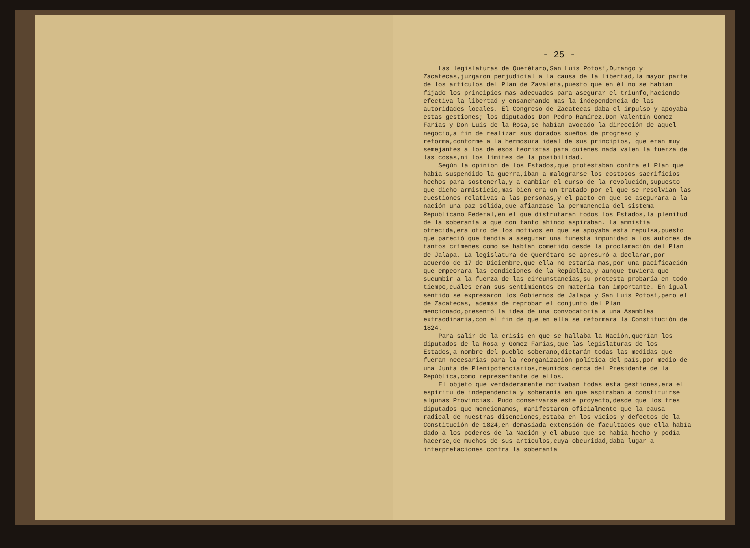- 25 -
Las legislaturas de Querétaro,San Luis Potosí,Durango y Zacatecas,juzgaron perjudicial a la causa de la libertad,la mayor parte de los artículos del Plan de Zavaleta,puesto que en él no se habían fijado los principios mas adecuados para asegurar el triunfo,haciendo efectiva la libertad y ensanchando mas la independencia de las autoridades locales. El Congreso de Zacatecas daba el impulso y apoyaba estas gestiones; los diputados Don Pedro Ramírez,Don Valentín Gomez Farías y Don Luis de la Rosa,se habían avocado la dirección de aquel negocio,a fin de realizar sus dorados sueños de progreso y reforma,conforme a la hermosura ideal de sus principios, que eran muy semejantes a los de esos teoristas para quienes nada valen la fuerza de las cosas,ni los límites de la posibilidad.
Según la opinion de los Estados,que protestaban contra el Plan que había suspendido la guerra,iban a malograrse los costosos sacrificios hechos para sostenerla,y a cambiar el curso de la revolución,supuesto que dicho armisticio,mas bien era un tratado por el que se resolvian las cuestiones relativas a las personas,y el pacto en que se asegurara a la nación una paz sólida,que afianzase la permanencia del sistema Republicano Federal,en el que disfrutaran todos los Estados,la plenitud de la soberanía a que con tanto ahinco aspiraban. La amnistia ofrecida,era otro de los motivos en que se apoyaba esta repulsa,puesto que pareció que tendia a asegurar una funesta impunidad a los autores de tantos crímenes como se habían cometido desde la proclamación del Plan de Jalapa. La legislatura de Querétaro se apresuró a declarar,por acuerdo de 17 de Diciembre,que ella no estaría mas,por una pacificación que empeorara las condiciones de la República,y aunque tuviera que sucumbir a la fuerza de las circunstancias,su protesta probaría en todo tiempo,cuáles eran sus sentimientos en materia tan importante. En igual sentido se expresaron los Gobiernos de Jalapa y San Luis Potosí,pero el de Zacatecas, además de reprobar el conjunto del Plan mencionado,presentó la idea de una convocatoria a una Asamblea extraodinaria,con el fin de que en ella se reformara la Constitución de 1824.
Para salir de la crisis en que se hallaba la Nación,querían los diputados de la Rosa y Gomez Farías,que las legislaturas de los Estados,a nombre del pueblo soberano,dictarán todas las medidas que fueran necesarias para la reorganización política del país,por medio de una Junta de Plenipotenciarios,reunidos cerca del Presidente de la República,como representante de ellos.
El objeto que verdaderamente motivaban todas esta gestiones,era el espíritu de independencia y soberanía en que aspiraban a constituirse algunas Provincias. Pudo conservarse este proyecto,desde que los tres diputados que mencionamos, manifestaron oficialmente que la causa radical de nuestras disenciones,estaba en los vicios y defectos de la Constitución de 1824,en demasiada extensión de facultades que ella había dado a los poderes de la Nación y el abuso que se había hecho y podía hacerse,de muchos de sus artículos,cuya obcuridad,daba lugar a interpretaciones contra la soberanía